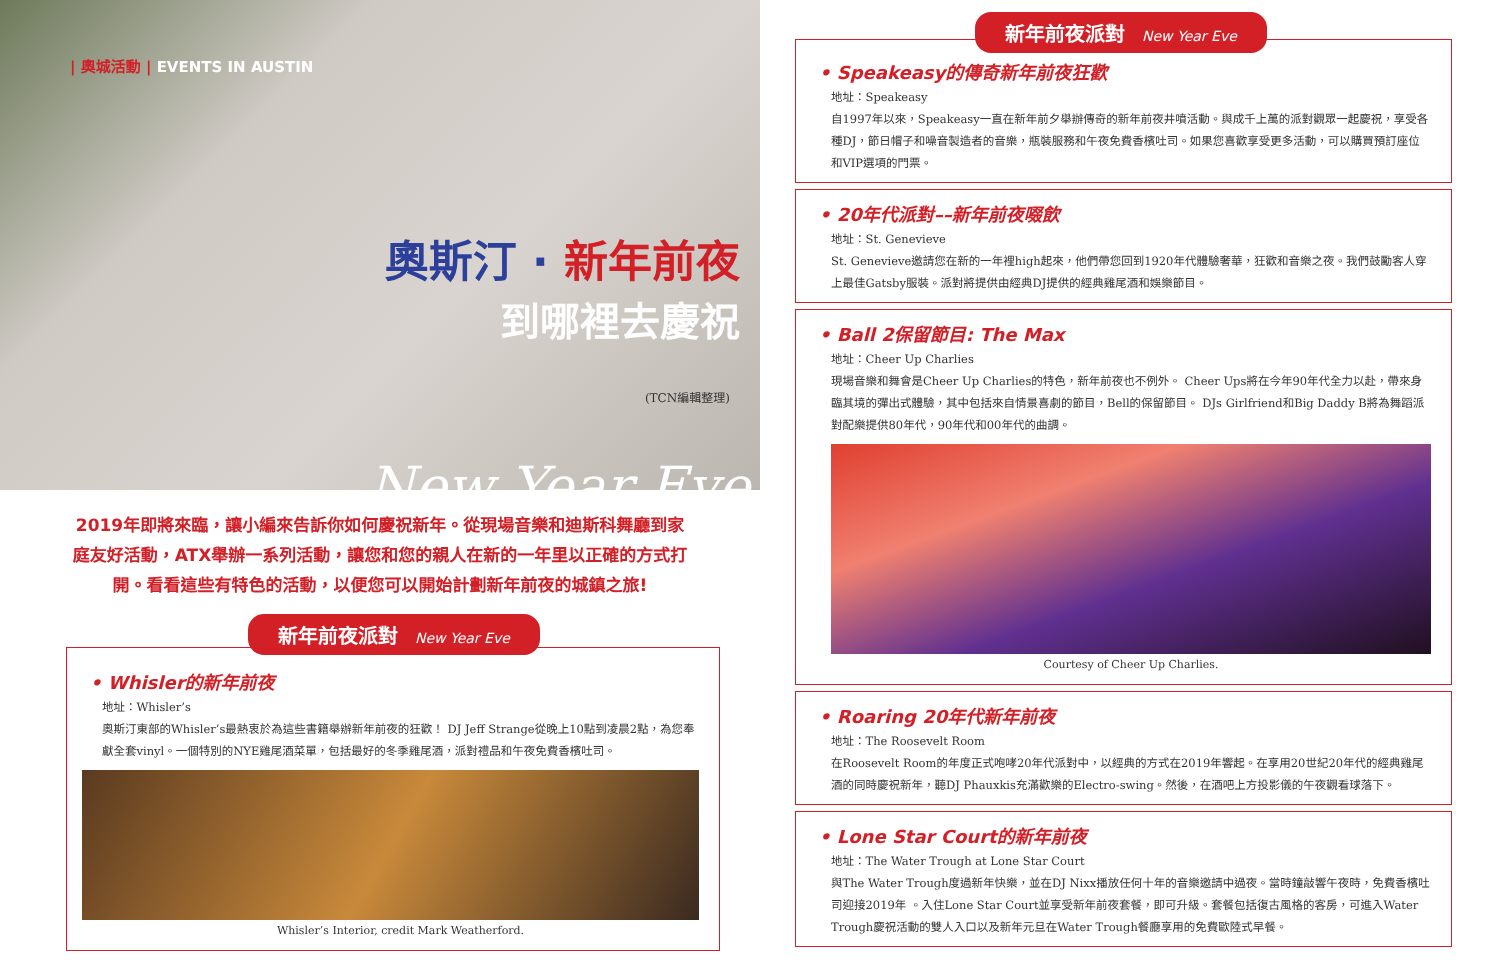| 奧城活動 | EVENTS IN AUSTIN
奧斯汀 · 新年前夜
到哪裡去慶祝
(TCN編輯整理)
New Year Eve
2019年即將來臨，讓小編來告訴你如何慶祝新年。從現場音樂和迪斯科舞廳到家庭友好活動，ATX舉辦一系列活動，讓您和您的親人在新的一年里以正確的方式打開。看看這些有特色的活動，以便您可以開始計劃新年前夜的城鎮之旅!
新年前夜派對 New Year Eve
• Whisler的新年前夜
地址：Whisler’s
奧斯汀東部的Whisler’s最熱衷於為這些書籍舉辦新年前夜的狂歡！ DJ Jeff Strange從晚上10點到凌晨2點，為您奉獻全套vinyl。一個特別的NYE雞尾酒菜單，包括最好的冬季雞尾酒，派對禮品和午夜免費香檳吐司。
Whisler’s Interior, credit Mark Weatherford.
新年前夜派對 New Year Eve
• Speakeasy的傳奇新年前夜狂歡
地址：Speakeasy
自1997年以來，Speakeasy一直在新年前夕舉辦傳奇的新年前夜井噴活動。與成千上萬的派對觀眾一起慶祝，享受各種DJ，節日帽子和噪音製造者的音樂，瓶裝服務和午夜免費香檳吐司。如果您喜歡享受更多活動，可以購買預訂座位和VIP選項的門票。
• 20年代派對––新年前夜啜飲
地址：St. Genevieve
St. Genevieve邀請您在新的一年裡high起來，他們帶您回到1920年代體驗奢華，狂歡和音樂之夜。我們鼓勵客人穿上最佳Gatsby服裝。派對將提供由經典DJ提供的經典雞尾酒和娛樂節目。
• Ball 2保留節目: The Max
地址：Cheer Up Charlies
現場音樂和舞會是Cheer Up Charlies的特色，新年前夜也不例外。 Cheer Ups將在今年90年代全力以赴，帶來身臨其境的彈出式體驗，其中包括來自情景喜劇的節目，Bell的保留節目。 DJs Girlfriend和Big Daddy B將為舞蹈派對配樂提供80年代，90年代和00年代的曲調。
Courtesy of Cheer Up Charlies.
• Roaring 20年代新年前夜
地址：The Roosevelt Room
在Roosevelt Room的年度正式咆哮20年代派對中，以經典的方式在2019年響起。在享用20世紀20年代的經典雞尾酒的同時慶祝新年，聽DJ Phauxkis充滿歡樂的Electro-swing。然後，在酒吧上方投影儀的午夜觀看球落下。
• Lone Star Court的新年前夜
地址：The Water Trough at Lone Star Court
與The Water Trough度過新年快樂，並在DJ Nixx播放任何十年的音樂邀請中過夜。當時鐘敲響午夜時，免費香檳吐司迎接2019年 。入住Lone Star Court並享受新年前夜套餐，即可升級。套餐包括復古風格的客房，可進入Water Trough慶祝活動的雙人入口以及新年元旦在Water Trough餐廳享用的免費歐陸式早餐。